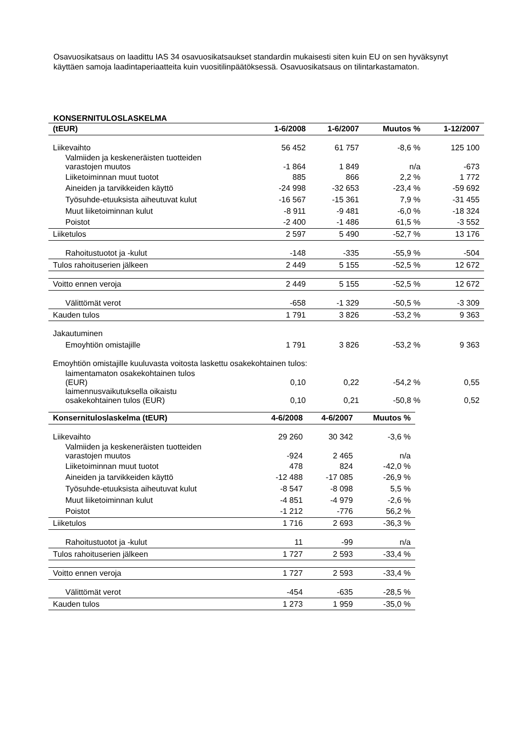Osavuosikatsaus on laadittu IAS 34 osavuosikatsaukset standardin mukaisesti siten kuin EU on sen hyväksynyt käyttäen samoja laadintaperiaatteita kuin vuositilinpäätöksessä. Osavuosikatsaus on tilintarkastamaton.
KONSERNITULOSLASKELMA
| (tEUR) | 1-6/2008 | 1-6/2007 | Muutos % | 1-12/2007 |
| --- | --- | --- | --- | --- |
| Liikevaihto | 56 452 | 61 757 | -8,6 % | 125 100 |
| Valmiiden ja keskeneräisten tuotteiden varastojen muutos | -1 864 | 1 849 | n/a | -673 |
| Liiketoiminnan muut tuotot | 885 | 866 | 2,2 % | 1 772 |
| Aineiden ja tarvikkeiden käyttö | -24 998 | -32 653 | -23,4 % | -59 692 |
| Työsuhde-etuuksista aiheutuvat kulut | -16 567 | -15 361 | 7,9 % | -31 455 |
| Muut liiketoiminnan kulut | -8 911 | -9 481 | -6,0 % | -18 324 |
| Poistot | -2 400 | -1 486 | 61,5 % | -3 552 |
| Liiketulos | 2 597 | 5 490 | -52,7 % | 13 176 |
| Rahoitustuotot ja -kulut | -148 | -335 | -55,9 % | -504 |
| Tulos rahoituserien jälkeen | 2 449 | 5 155 | -52,5 % | 12 672 |
| Voitto ennen veroja | 2 449 | 5 155 | -52,5 % | 12 672 |
| Välittömät verot | -658 | -1 329 | -50,5 % | -3 309 |
| Kauden tulos | 1 791 | 3 826 | -53,2 % | 9 363 |
| Jakautuminen | | | | |
| Emoyhtiön omistajille | 1 791 | 3 826 | -53,2 % | 9 363 |
| Emoyhtiön omistajille kuuluvasta voitosta laskettu osakekohtainen tulos: | | | | |
| laimentamaton osakekohtainen tulos (EUR) | 0,10 | 0,22 | -54,2 % | 0,55 |
| laimennusvaikutuksella oikaistu osakekohtainen tulos (EUR) | 0,10 | 0,21 | -50,8 % | 0,52 |
| Konsernituloslaskelma (tEUR) | 4-6/2008 | 4-6/2007 | Muutos % |
| --- | --- | --- | --- |
| Liikevaihto | 29 260 | 30 342 | -3,6 % |
| Valmiiden ja keskeneräisten tuotteiden varastojen muutos | -924 | 2 465 | n/a |
| Liiketoiminnan muut tuotot | 478 | 824 | -42,0 % |
| Aineiden ja tarvikkeiden käyttö | -12 488 | -17 085 | -26,9 % |
| Työsuhde-etuuksista aiheutuvat kulut | -8 547 | -8 098 | 5,5 % |
| Muut liiketoiminnan kulut | -4 851 | -4 979 | -2,6 % |
| Poistot | -1 212 | -776 | 56,2 % |
| Liiketulos | 1 716 | 2 693 | -36,3 % |
| Rahoitustuotot ja -kulut | 11 | -99 | n/a |
| Tulos rahoituserien jälkeen | 1 727 | 2 593 | -33,4 % |
| Voitto ennen veroja | 1 727 | 2 593 | -33,4 % |
| Välittömät verot | -454 | -635 | -28,5 % |
| Kauden tulos | 1 273 | 1 959 | -35,0 % |